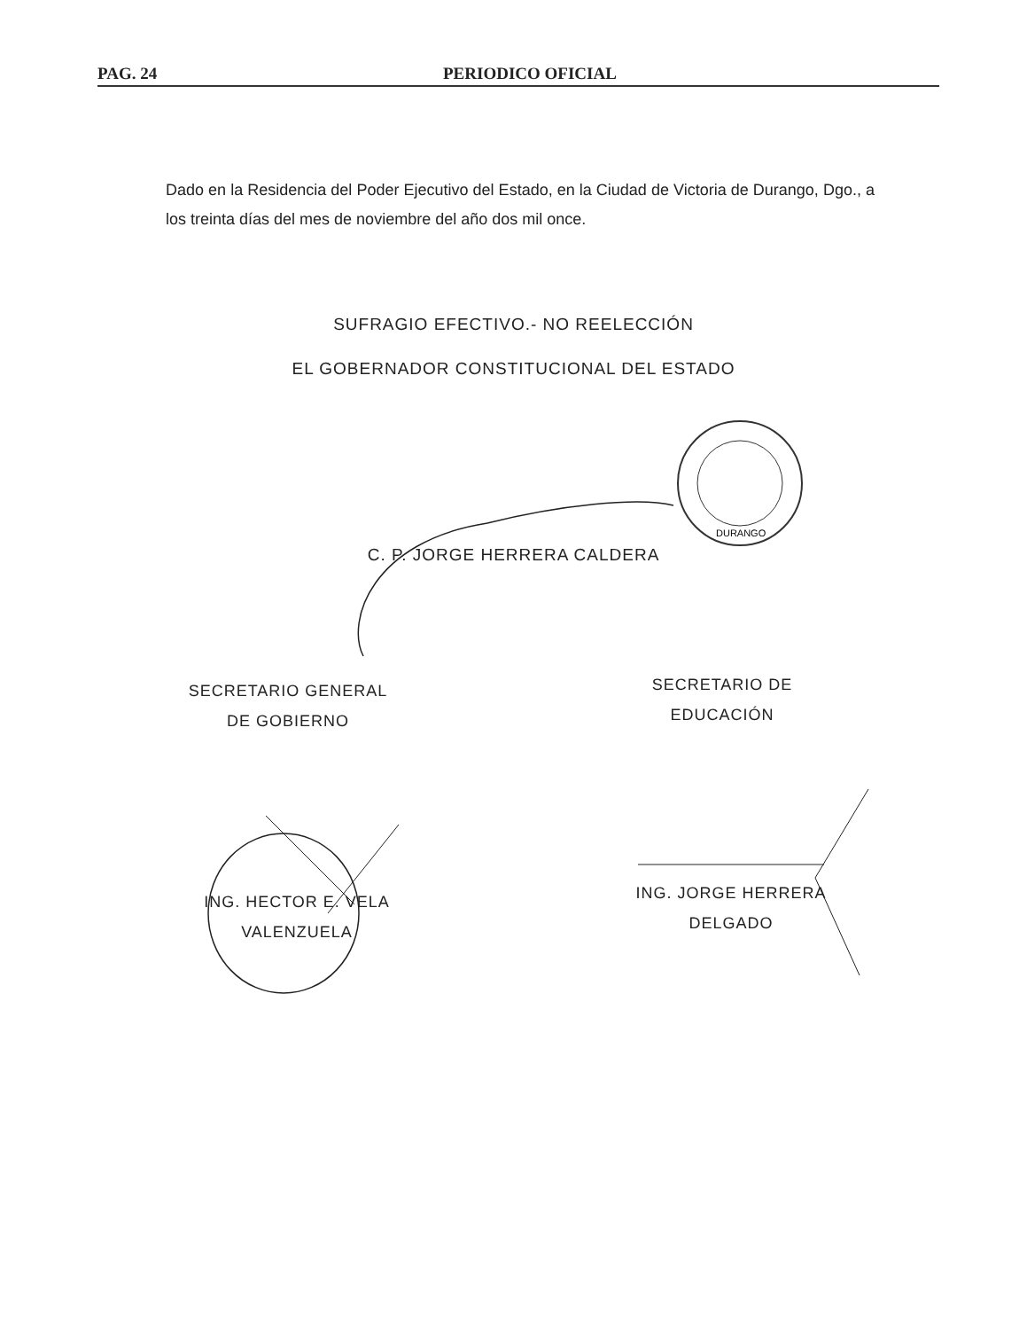PAG. 24 PERIODICO OFICIAL
Dado en la Residencia del Poder Ejecutivo del Estado, en la Ciudad de Victoria de Durango, Dgo., a los treinta días del mes de noviembre del año dos mil once.
SUFRAGIO EFECTIVO.- NO REELECCIÓN
EL GOBERNADOR CONSTITUCIONAL DEL ESTADO
DURANGO
C. P. JORGE HERRERA CALDERA
SECRETARIO GENERAL
DE GOBIERNO
SECRETARIO DE
EDUCACIÓN
ING. HECTOR E. VELA
VALENZUELA
ING. JORGE HERRERA
DELGADO